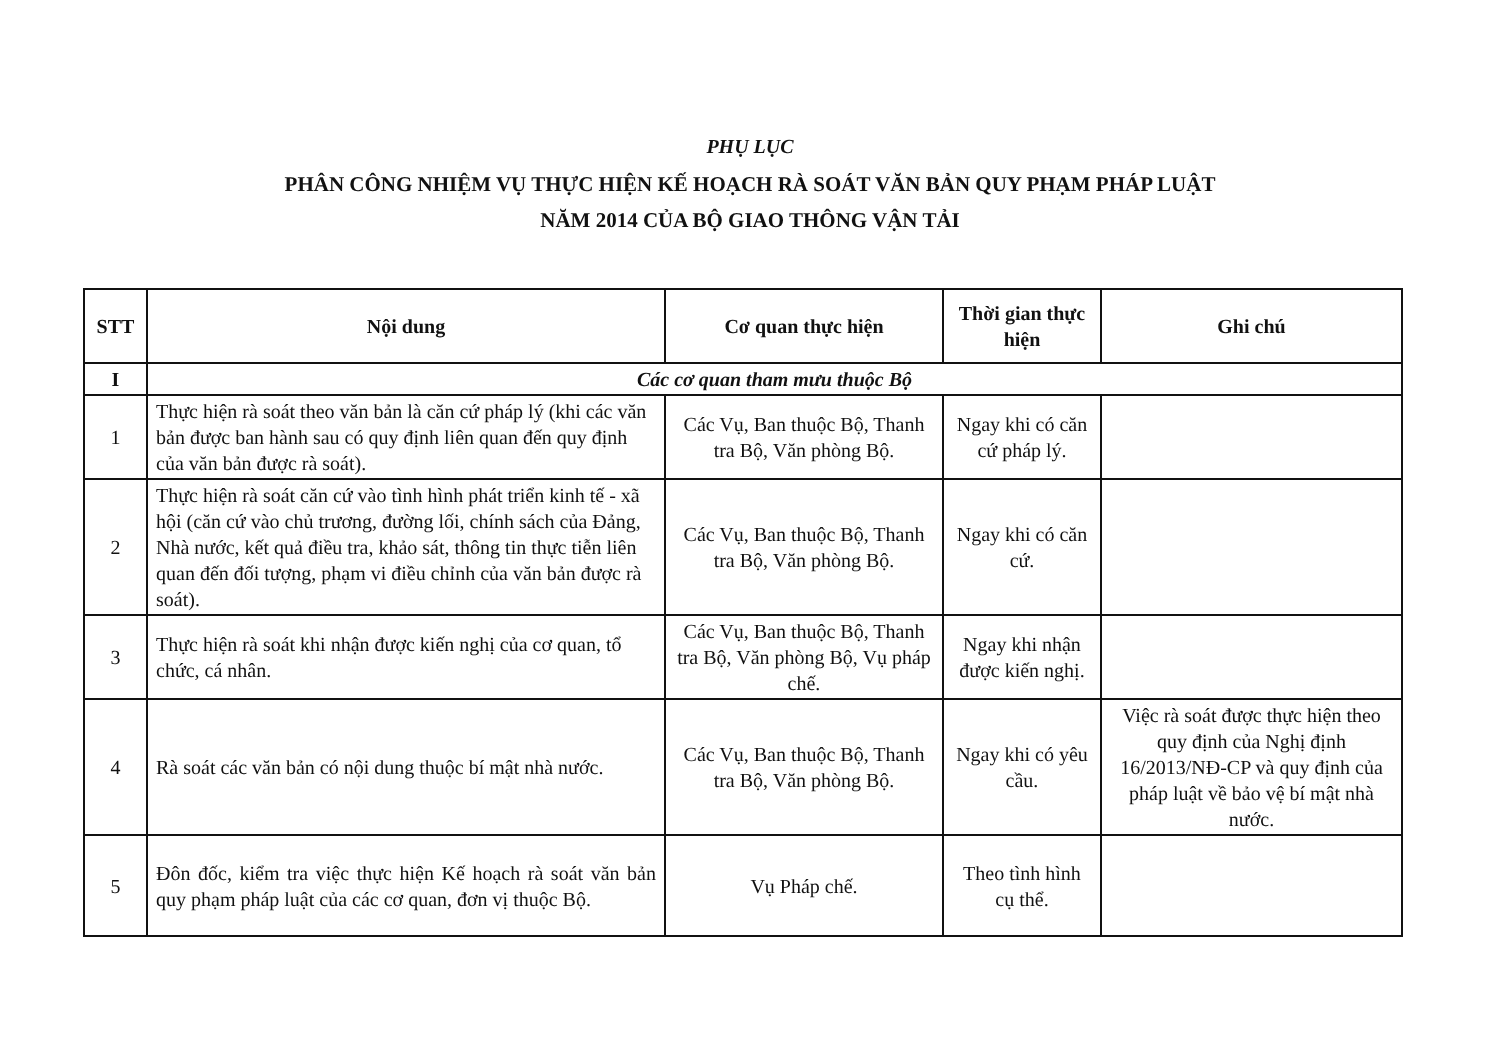PHỤ LỤC
PHÂN CÔNG NHIỆM VỤ THỰC HIỆN KẾ HOẠCH RÀ SOÁT VĂN BẢN QUY PHẠM PHÁP LUẬT
NĂM 2014 CỦA BỘ GIAO THÔNG VẬN TẢI
| STT | Nội dung | Cơ quan thực hiện | Thời gian thực hiện | Ghi chú |
| --- | --- | --- | --- | --- |
| I | Các cơ quan tham mưu thuộc Bộ | | | |
| 1 | Thực hiện rà soát theo văn bản là căn cứ pháp lý (khi các văn bản được ban hành sau có quy định liên quan đến quy định của văn bản được rà soát). | Các Vụ, Ban thuộc Bộ, Thanh tra Bộ, Văn phòng Bộ. | Ngay khi có căn cứ pháp lý. | |
| 2 | Thực hiện rà soát căn cứ vào tình hình phát triển kinh tế - xã hội (căn cứ vào chủ trương, đường lối, chính sách của Đảng, Nhà nước, kết quả điều tra, khảo sát, thông tin thực tiễn liên quan đến đối tượng, phạm vi điều chỉnh của văn bản được rà soát). | Các Vụ, Ban thuộc Bộ, Thanh tra Bộ, Văn phòng Bộ. | Ngay khi có căn cứ. | |
| 3 | Thực hiện rà soát khi nhận được kiến nghị của cơ quan, tổ chức, cá nhân. | Các Vụ, Ban thuộc Bộ, Thanh tra Bộ, Văn phòng Bộ, Vụ pháp chế. | Ngay khi nhận được kiến nghị. | |
| 4 | Rà soát các văn bản có nội dung thuộc bí mật nhà nước. | Các Vụ, Ban thuộc Bộ, Thanh tra Bộ, Văn phòng Bộ. | Ngay khi có yêu cầu. | Việc rà soát được thực hiện theo quy định của Nghị định 16/2013/NĐ-CP và quy định của pháp luật về bảo vệ bí mật nhà nước. |
| 5 | Đôn đốc, kiểm tra việc thực hiện Kế hoạch rà soát văn bản quy phạm pháp luật của các cơ quan, đơn vị thuộc Bộ. | Vụ Pháp chế. | Theo tình hình cụ thể. | |